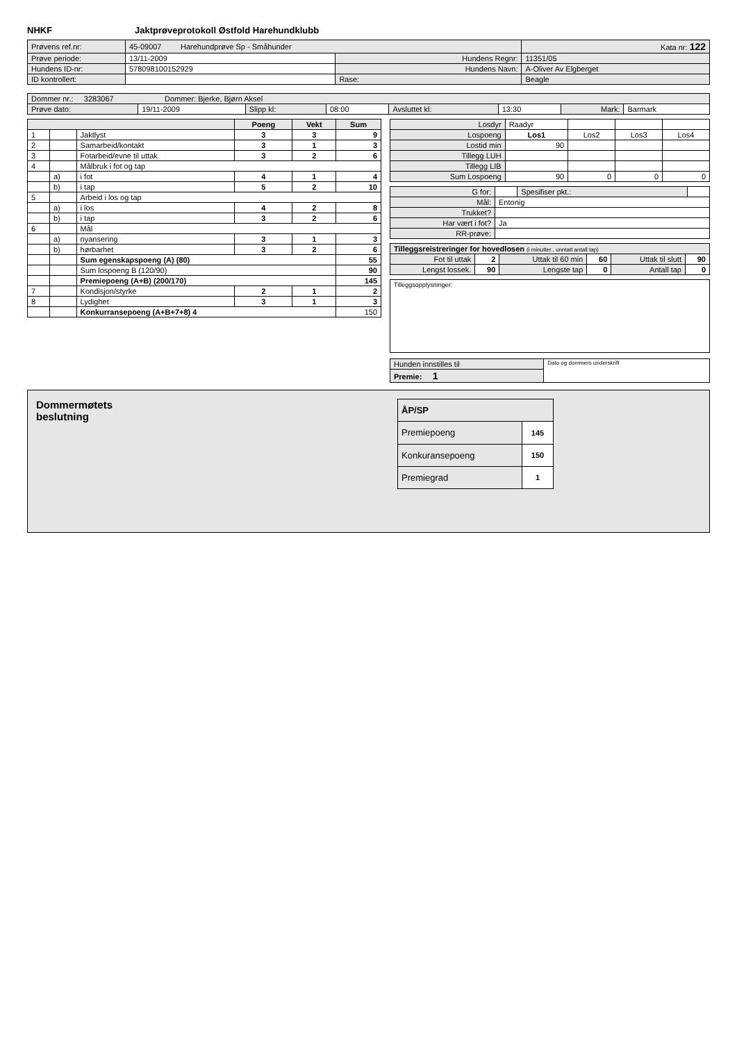NHKF Jaktprøveprotokoll Østfold Harehundklubb
| Prøvens ref.nr: | 45-09007 Harehundprøve Sp - Småhunder | | | Kata nr: 122 |
| Prøve periode: | 13/11-2009 | Hundens Regnr: | 11351/05 | |
| Hundens ID-nr: | 578098100152929 | Hundens Navn: | A-Oliver Av Elgberget | |
| ID kontrollert: | | Rase: | Beagle | |
| Dommer nr.: 3283067 Dommer: Bjerke, Bjørn Aksel | | | | | | | |
| Prøve dato: | 19/11-2009 | Slipp kl: | 08:00 | Avsluttet kl: | 13:30 | Mark: | Barmark |
| | | | Poeng | Vekt | Sum |
| 1 | | Jaktlyst | 3 | 3 | 9 |
| 2 | | Samarbeid/kontakt | 3 | 1 | 3 |
| 3 | | Fotarbeid/evne til uttak | 3 | 2 | 6 |
| 4 | | Målbruk i fot og tap | | | |
| | a) | i fot | 4 | 1 | 4 |
| | b) | i tap | 5 | 2 | 10 |
| 5 | | Arbeid i los og tap | | | |
| | a) | i los | 4 | 2 | 8 |
| | b) | i tap | 3 | 2 | 6 |
| 6 | | Mål | | | |
| | a) | nyansering | 3 | 1 | 3 |
| | b) | hørbarhet | 3 | 2 | 6 |
| | | Sum egenskapspoeng (A) (80) | | | 55 |
| | | Sum lospoeng B (120/90) | | | 90 |
| | | Premiepoeng (A+B) (200/170) | | | 145 |
| 7 | | Kondisjon/styrke | 2 | 1 | 2 |
| 8 | | Lydighet | 3 | 1 | 3 |
| | | Konkurransepoeng (A+B+7+8) 4 | | | 150 |
| Losdyr | Raadyr | | | |
| Lospoeng | Los1 | Los2 | Los3 | Los4 |
| Lostid min | 90 | | | |
| Tillegg LUH | | | | |
| Tillegg LIB | | | | |
| Sum Lospoeng | 90 | 0 | 0 | 0 |
| G for: | | Spesifiser pkt.: | |
| Mål: | Entonig | | |
| Trukket? | | | |
| Har vært i fot? | Ja | | |
| RR-prøve: | | | |
| Tilleggsreistreringer for hovedlosen (i minutter., unntatt antall tap) | | | | | |
| Fot til uttak | 2 | Uttak til 60 min | 60 | Uttak til slutt | 90 |
| Lengst lossek. | 90 | Lengste tap | 0 | Antall tap | 0 |
Tilleggsopplysninger:
| Hunden innstilles til | Dato og dommers underskrift |
| Premie: 1 | |
Dommermøtets
beslutning
| ÅP/SP | |
| Premiepoeng | 145 |
| Konkuransepoeng | 150 |
| Premiegrad | 1 |